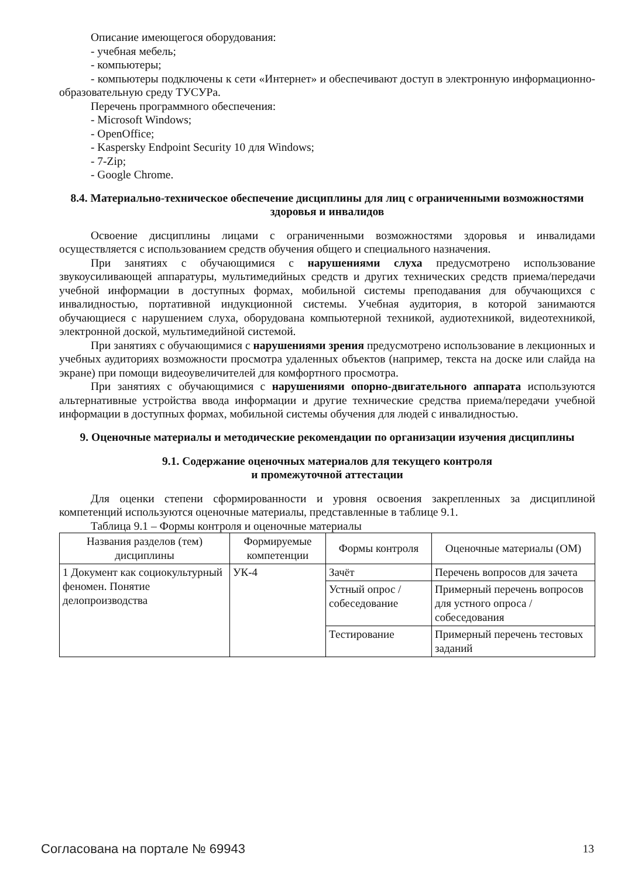Описание имеющегося оборудования:
- учебная мебель;
- компьютеры;
- компьютеры подключены к сети «Интернет» и обеспечивают доступ в электронную информационно-образовательную среду ТУСУРа.
Перечень программного обеспечения:
- Microsoft Windows;
- OpenOffice;
- Kaspersky Endpoint Security 10 для Windows;
- 7-Zip;
- Google Chrome.
8.4. Материально-техническое обеспечение дисциплины для лиц с ограниченными возможностями здоровья и инвалидов
Освоение дисциплины лицами с ограниченными возможностями здоровья и инвалидами осуществляется с использованием средств обучения общего и специального назначения.
При занятиях с обучающимися с нарушениями слуха предусмотрено использование звукоусиливающей аппаратуры, мультимедийных средств и других технических средств приема/передачи учебной информации в доступных формах, мобильной системы преподавания для обучающихся с инвалидностью, портативной индукционной системы. Учебная аудитория, в которой занимаются обучающиеся с нарушением слуха, оборудована компьютерной техникой, аудиотехникой, видеотехникой, электронной доской, мультимедийной системой.
При занятиях с обучающимися с нарушениями зрения предусмотрено использование в лекционных и учебных аудиториях возможности просмотра удаленных объектов (например, текста на доске или слайда на экране) при помощи видеоувеличителей для комфортного просмотра.
При занятиях с обучающимися с нарушениями опорно-двигательного аппарата используются альтернативные устройства ввода информации и другие технические средства приема/передачи учебной информации в доступных формах, мобильной системы обучения для людей с инвалидностью.
9. Оценочные материалы и методические рекомендации по организации изучения дисциплины
9.1. Содержание оценочных материалов для текущего контроля
и промежуточной аттестации
Для оценки степени сформированности и уровня освоения закрепленных за дисциплиной компетенций используются оценочные материалы, представленные в таблице 9.1.
Таблица 9.1 – Формы контроля и оценочные материалы
| Названия разделов (тем) дисциплины | Формируемые компетенции | Формы контроля | Оценочные материалы (ОМ) |
| --- | --- | --- | --- |
| 1 Документ как социокультурный феномен. Понятие делопроизводства | УК-4 | Зачёт | Перечень вопросов для зачета |
| | | Устный опрос / собеседование | Примерный перечень вопросов для устного опроса / собеседования |
| | | Тестирование | Примерный перечень тестовых заданий |
Согласована на портале № 69943 13